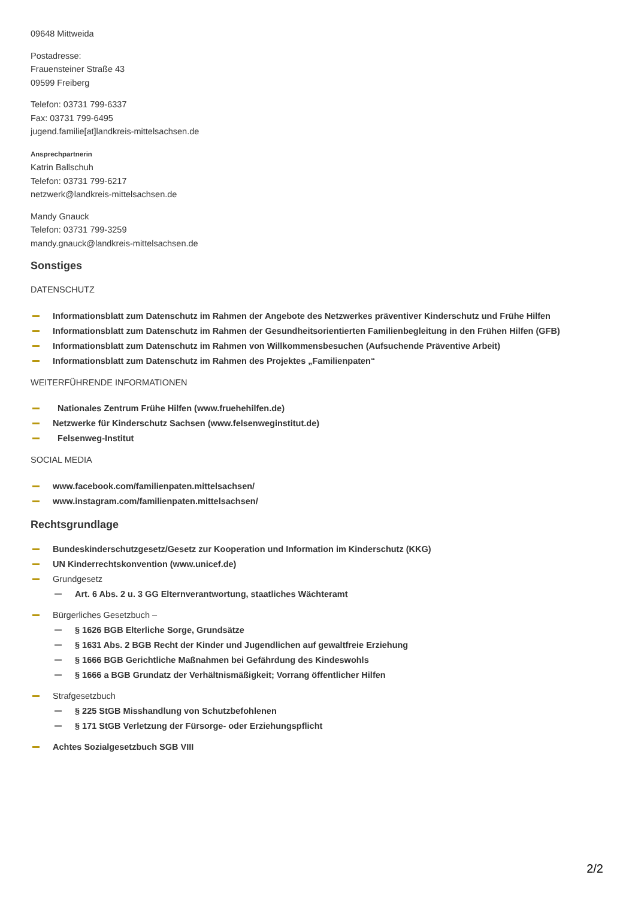09648 Mittweida
Postadresse:
Frauensteiner Straße 43
09599 Freiberg
Telefon: 03731 799-6337
Fax: 03731 799-6495
jugend.familie[at]landkreis-mittelsachsen.de
Ansprechpartnerin
Katrin Ballschuh
Telefon: 03731 799-6217
netzwerk@landkreis-mittelsachsen.de
Mandy Gnauck
Telefon: 03731 799-3259
mandy.gnauck@landkreis-mittelsachsen.de
Sonstiges
DATENSCHUTZ
Informationsblatt zum Datenschutz im Rahmen der Angebote des Netzwerkes präventiver Kinderschutz und Frühe Hilfen
Informationsblatt zum Datenschutz im Rahmen der Gesundheitsorientierten Familienbegleitung in den Frühen Hilfen (GFB)
Informationsblatt zum Datenschutz im Rahmen von Willkommensbesuchen (Aufsuchende Präventive Arbeit)
Informationsblatt zum Datenschutz im Rahmen des Projektes „Familienpaten“
WEITERFÜHRENDE INFORMATIONEN
Nationales Zentrum Frühe Hilfen (www.fruehehilfen.de)
Netzwerke für Kinderschutz Sachsen (www.felsenweginstitut.de)
Felsenweg-Institut
SOCIAL MEDIA
www.facebook.com/familienpaten.mittelsachsen/
www.instagram.com/familienpaten.mittelsachsen/
Rechtsgrundlage
Bundeskinderschutzgesetz/Gesetz zur Kooperation und Information im Kinderschutz (KKG)
UN Kinderrechtskonvention (www.unicef.de)
Grundgesetz
Art. 6 Abs. 2 u. 3 GG Elternverantwortung, staatliches Wächteramt
Bürgerliches Gesetzbuch –
§ 1626 BGB Elterliche Sorge, Grundsätze
§ 1631 Abs. 2 BGB Recht der Kinder und Jugendlichen auf gewaltfreie Erziehung
§ 1666 BGB Gerichtliche Maßnahmen bei Gefährdung des Kindeswohls
§ 1666 a BGB Grundatz der Verhältnismäßigkeit; Vorrang öffentlicher Hilfen
Strafgesetzbuch
§ 225 StGB Misshandlung von Schutzbefohlenen
§ 171 StGB Verletzung der Fürsorge- oder Erziehungspflicht
Achtes Sozialgesetzbuch SGB VIII
2/2